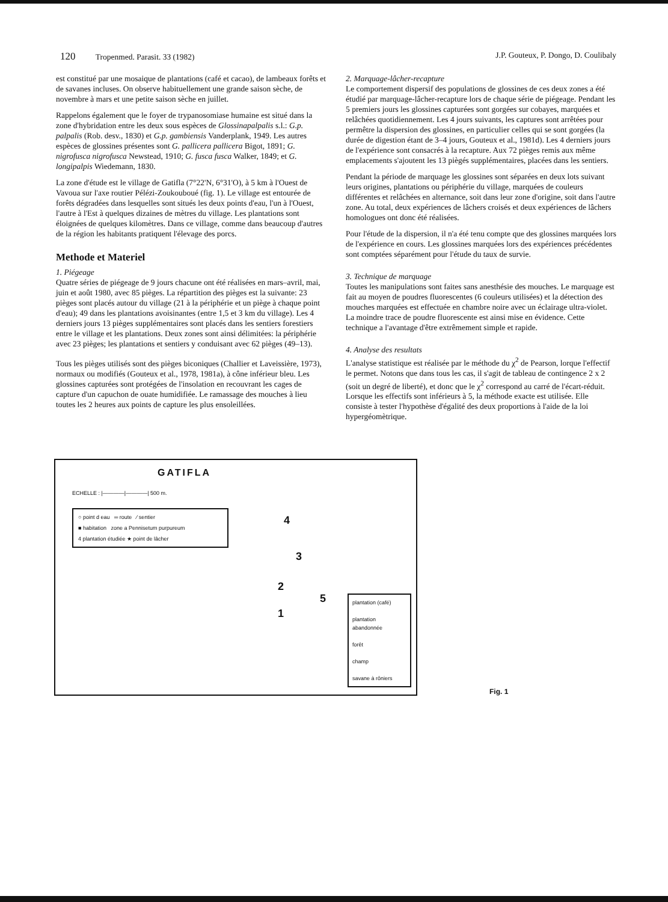120 Tropenmed. Parasit. 33 (1982)
J.P. Gouteux, P. Dongo, D. Coulibaly
est constitué par une mosaique de plantations (café et cacao), de lambeaux forêts et de savanes incluses. On observe habituellement une grande saison sèche, de novembre à mars et une petite saison sèche en juillet.
Rappelons également que le foyer de trypanosomiase humaine est situé dans la zone d'hybridation entre les deux sous espèces de Glossinapalpalis s.l.: G.p. palpalis (Rob. desv., 1830) et G.p. gambiensis Vanderplank, 1949. Les autres espèces de glossines présentes sont G. pallicera pallicera Bigot, 1891; G. nigrofusca nigrofusca Newstead, 1910; G. fusca fusca Walker, 1849; et G. longipalpis Wiedemann, 1830.
La zone d'étude est le village de Gatifla (7°22'N, 6°31'O), à 5 km à l'Ouest de Vavoua sur l'axe routier Pélézi-Zoukouboué (fig. 1). Le village est entourée de forêts dégradées dans lesquelles sont situés les deux points d'eau, l'un à l'Ouest, l'autre à l'Est à quelques dizaines de mètres du village. Les plantations sont éloignées de quelques kilomètres. Dans ce village, comme dans beaucoup d'autres de la région les habitants pratiquent l'élevage des porcs.
Methode et Materiel
1. Piégeage
Quatre séries de piégeage de 9 jours chacune ont été réalisées en mars–avril, mai, juin et août 1980, avec 85 pièges. La répartition des pièges est la suivante: 23 pièges sont placés autour du village (21 à la périphérie et un piège à chaque point d'eau); 49 dans les plantations avoisinantes (entre 1,5 et 3 km du village). Les 4 derniers jours 13 pièges supplémentaires sont placés dans les sentiers forestiers entre le village et les plantations. Deux zones sont ainsi délimitées: la périphérie avec 23 pièges; les plantations et sentiers y conduisant avec 62 pièges (49–13).
Tous les pièges utilisés sont des pièges biconiques (Challier et Laveissière, 1973), normaux ou modifiés (Gouteux et al., 1978, 1981a), à cône inférieur bleu. Les glossines capturées sont protégées de l'insolation en recouvrant les cages de capture d'un capuchon de ouate humidifiée. Le ramassage des mouches à lieu toutes les 2 heures aux points de capture les plus ensoleillées.
2. Marquage-lâcher-recapture
Le comportement dispersif des populations de glossines de ces deux zones a été étudié par marquage-lâcher-recapture lors de chaque série de piégeage. Pendant les 5 premiers jours les glossines capturées sont gorgées sur cobayes, marquées et relâchées quotidiennement. Les 4 jours suivants, les captures sont arrêtées pour permêtre la dispersion des glossines, en particulier celles qui se sont gorgées (la durée de digestion étant de 3–4 jours, Gouteux et al., 1981d). Les 4 derniers jours de l'expérience sont consacrés à la recapture. Aux 72 pièges remis aux même emplacements s'ajoutent les 13 piègés supplémentaires, placées dans les sentiers.
Pendant la période de marquage les glossines sont séparées en deux lots suivant leurs origines, plantations ou périphérie du village, marquées de couleurs différentes et relâchées en alternance, soit dans leur zone d'origine, soit dans l'autre zone. Au total, deux expériences de lâchers croisés et deux expériences de lâchers homologues ont donc été réalisées.
Pour l'étude de la dispersion, il n'a été tenu compte que des glossines marquées lors de l'expérience en cours. Les glossines marquées lors des expériences précédentes sont comptées séparément pour l'étude du taux de survie.
3. Technique de marquage
Toutes les manipulations sont faites sans anesthésie des mouches. Le marquage est fait au moyen de poudres fluorescentes (6 couleurs utilisées) et la détection des mouches marquées est effectuée en chambre noire avec un éclairage ultra-violet. La moindre trace de poudre fluorescente est ainsi mise en évidence. Cette technique a l'avantage d'être extrêmement simple et rapide.
4. Analyse des resultats
L'analyse statistique est réalisée par le méthode du χ<sup>2</sup> de Pearson, lorque l'effectif le permet. Notons que dans tous les cas, il s'agit de tableau de contingence 2 x 2 (soit un degré de liberté), et donc que le χ<sup>2</sup> correspond au carré de l'écart-réduit. Lorsque les effectifs sont inférieurs à 5, la méthode exacte est utilisée. Elle consiste à tester l'hypothèse d'égalité des deux proportions à l'aide de la loi hypergéomètrique.
GATIFLA
ECHELLE : |————|————| 500 m.
○ point d eau ═ route ⁄ sentier
■ habitation zone a Pennisetum purpureum
4 plantation étudiée ★ point de lâcher
4
3
2
5
1
plantation (café)
plantation abandonnée
forêt
champ
savane à rôniers
Fig. 1